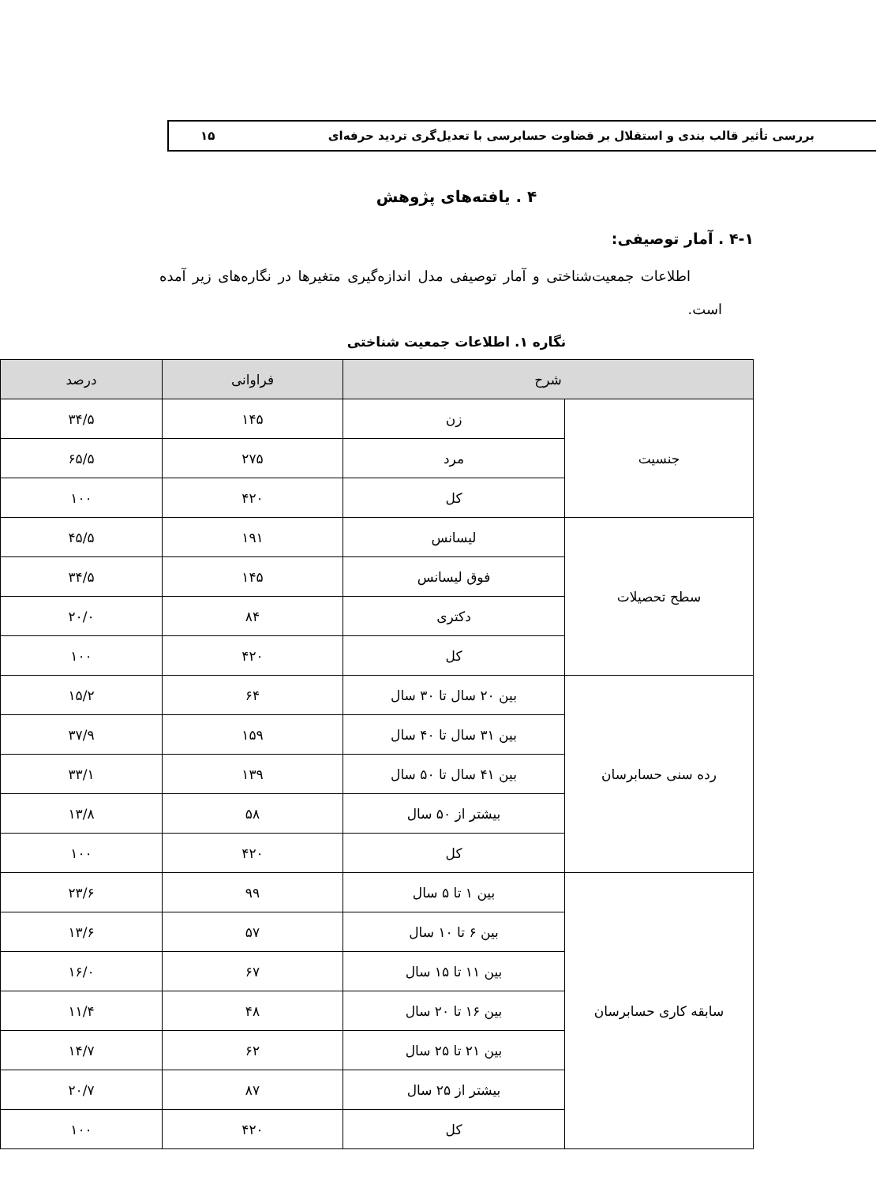بررسی تأثیر قالب بندی و استقلال بر قضاوت حسابرسی با تعدیل‌گری تردید حرفه‌ای ۱۵
۴ . یافته‌های پژوهش
۴-۱ . آمار توصیفی:
اطلاعات جمعیت‌شناختی و آمار توصیفی مدل اندازه‌گیری متغیرها در نگاره‌های زیر آمده است.
نگاره ۱. اطلاعات جمعیت شناختی
| شرح | | فراوانی | درصد |
| --- | --- | --- | --- |
| جنسیت | زن | ۱۴۵ | ۳۴/۵ |
| | مرد | ۲۷۵ | ۶۵/۵ |
| | کل | ۴۲۰ | ۱۰۰ |
| سطح تحصیلات | لیسانس | ۱۹۱ | ۴۵/۵ |
| | فوق لیسانس | ۱۴۵ | ۳۴/۵ |
| | دکتری | ۸۴ | ۲۰/۰ |
| | کل | ۴۲۰ | ۱۰۰ |
| رده سنی حسابرسان | بین ۲۰ سال تا ۳۰ سال | ۶۴ | ۱۵/۲ |
| | بین ۳۱ سال تا ۴۰ سال | ۱۵۹ | ۳۷/۹ |
| | بین ۴۱ سال تا ۵۰ سال | ۱۳۹ | ۳۳/۱ |
| | بیشتر از ۵۰ سال | ۵۸ | ۱۳/۸ |
| | کل | ۴۲۰ | ۱۰۰ |
| سابقه کاری حسابرسان | بین ۱ تا ۵ سال | ۹۹ | ۲۳/۶ |
| | بین ۶ تا ۱۰ سال | ۵۷ | ۱۳/۶ |
| | بین ۱۱ تا ۱۵ سال | ۶۷ | ۱۶/۰ |
| | بین ۱۶ تا ۲۰ سال | ۴۸ | ۱۱/۴ |
| | بین ۲۱ تا ۲۵ سال | ۶۲ | ۱۴/۷ |
| | بیشتر از ۲۵ سال | ۸۷ | ۲۰/۷ |
| | کل | ۴۲۰ | ۱۰۰ |